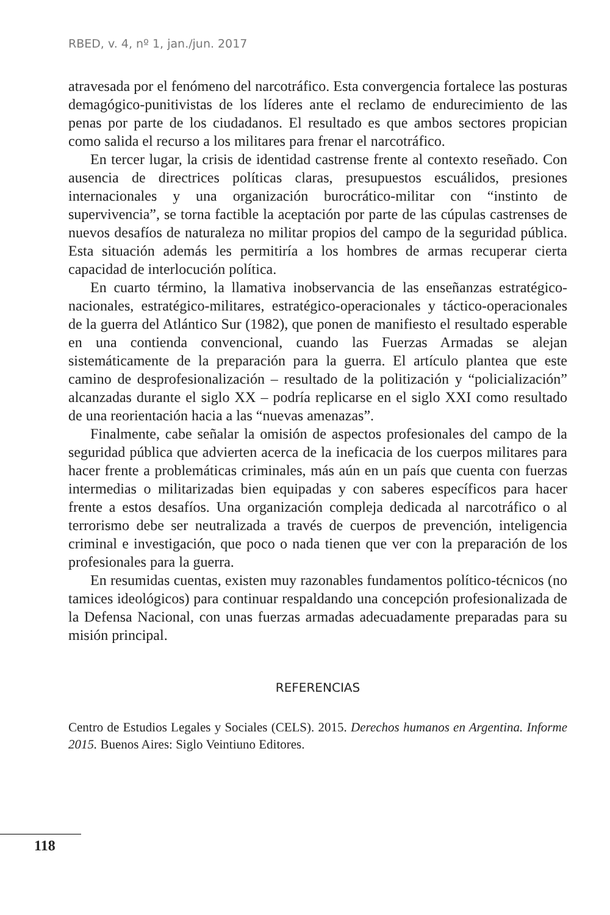RBED, v. 4, nº 1, jan./jun. 2017
atravesada por el fenómeno del narcotráfico. Esta convergencia fortalece las posturas demagógico-punitivistas de los líderes ante el reclamo de endurecimiento de las penas por parte de los ciudadanos. El resultado es que ambos sectores propician como salida el recurso a los militares para frenar el narcotráfico.
En tercer lugar, la crisis de identidad castrense frente al contexto reseñado. Con ausencia de directrices políticas claras, presupuestos escuálidos, presiones internacionales y una organización burocrático-militar con “instinto de supervivencia”, se torna factible la aceptación por parte de las cúpulas castrenses de nuevos desafíos de naturaleza no militar propios del campo de la seguridad pública. Esta situación además les permitiría a los hombres de armas recuperar cierta capacidad de interlocución política.
En cuarto término, la llamativa inobservancia de las enseñanzas estratégico-nacionales, estratégico-militares, estratégico-operacionales y táctico-operacionales de la guerra del Atlántico Sur (1982), que ponen de manifiesto el resultado esperable en una contienda convencional, cuando las Fuerzas Armadas se alejan sistemáticamente de la preparación para la guerra. El artículo plantea que este camino de desprofesionalización – resultado de la politización y “policialización” alcanzadas durante el siglo XX – podría replicarse en el siglo XXI como resultado de una reorientación hacia a las “nuevas amenazas”.
Finalmente, cabe señalar la omisión de aspectos profesionales del campo de la seguridad pública que advierten acerca de la ineficacia de los cuerpos militares para hacer frente a problemáticas criminales, más aún en un país que cuenta con fuerzas intermedias o militarizadas bien equipadas y con saberes específicos para hacer frente a estos desafíos. Una organización compleja dedicada al narcotráfico o al terrorismo debe ser neutralizada a través de cuerpos de prevención, inteligencia criminal e investigación, que poco o nada tienen que ver con la preparación de los profesionales para la guerra.
En resumidas cuentas, existen muy razonables fundamentos político-técnicos (no tamices ideológicos) para continuar respaldando una concepción profesionalizada de la Defensa Nacional, con unas fuerzas armadas adecuadamente preparadas para su misión principal.
REFERENCIAS
Centro de Estudios Legales y Sociales (CELS). 2015. Derechos humanos en Argentina. Informe 2015. Buenos Aires: Siglo Veintiuno Editores.
118